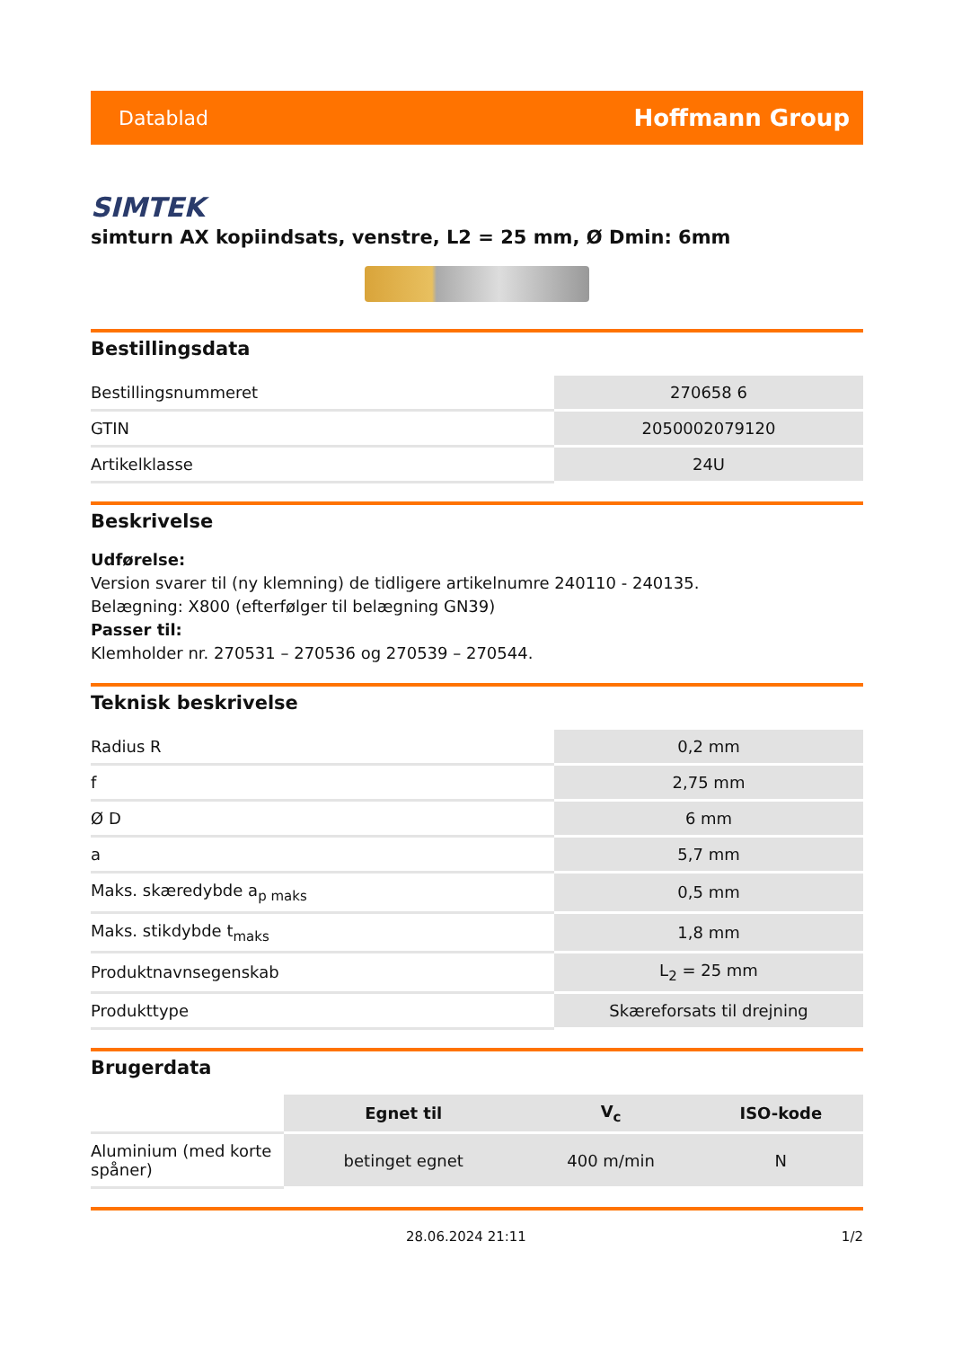Datablad Hoffmann Group
SIMTEK
simturn AX kopiindsats, venstre, L2 = 25 mm, Ø Dmin: 6mm
Bestillingsdata
| Bestillingsnummeret | 270658 6 |
| GTIN | 2050002079120 |
| Artikelklasse | 24U |
Beskrivelse
Udførelse:
Version svarer til (ny klemning) de tidligere artikelnumre 240110 - 240135.
Belægning: X800 (efterfølger til belægning GN39)
Passer til:
Klemholder nr. 270531 – 270536 og 270539 – 270544.
Teknisk beskrivelse
| Radius R | 0,2 mm |
| f | 2,75 mm |
| Ø D | 6 mm |
| a | 5,7 mm |
| Maks. skæredybde a<sub>p maks</sub> | 0,5 mm |
| Maks. stikdybde t<sub>maks</sub> | 1,8 mm |
| Produktnavnsegenskab | L<sub>2</sub> = 25 mm |
| Produkttype | Skæreforsats til drejning |
Brugerdata
| | Egnet til | V<sub>c</sub> | ISO-kode |
| Aluminium (med korte spåner) | betinget egnet | 400 m/min | N |
28.06.2024 21:11 1/2